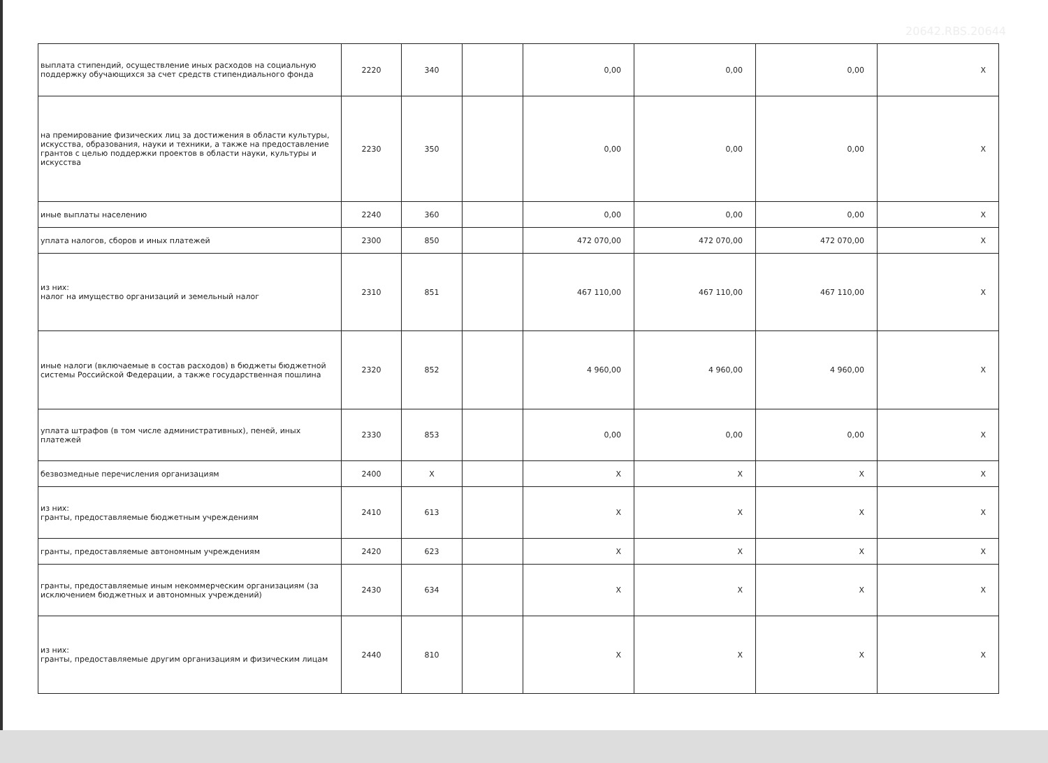20642.RBS.20644
| выплата стипендий, осуществление иных расходов на социальную поддержку обучающихся за счет средств стипендиального фонда | 2220 | 340 | | 0,00 | 0,00 | 0,00 | X |
| на премирование физических лиц за достижения в области культуры, искусства, образования, науки и техники, а также на предоставление грантов с целью поддержки проектов в области науки, культуры и искусства | 2230 | 350 | | 0,00 | 0,00 | 0,00 | X |
| иные выплаты населению | 2240 | 360 | | 0,00 | 0,00 | 0,00 | X |
| уплата налогов, сборов и иных платежей | 2300 | 850 | | 472 070,00 | 472 070,00 | 472 070,00 | X |
| из них: налог на имущество организаций и земельный налог | 2310 | 851 | | 467 110,00 | 467 110,00 | 467 110,00 | X |
| иные налоги (включаемые в состав расходов) в бюджеты бюджетной системы Российской Федерации, а также государственная пошлина | 2320 | 852 | | 4 960,00 | 4 960,00 | 4 960,00 | X |
| уплата штрафов (в том числе административных), пеней, иных платежей | 2330 | 853 | | 0,00 | 0,00 | 0,00 | X |
| безвозмедные перечисления организациям | 2400 | X | | X | X | X | X |
| из них: гранты, предоставляемые бюджетным учреждениям | 2410 | 613 | | X | X | X | X |
| гранты, предоставляемые автономным учреждениям | 2420 | 623 | | X | X | X | X |
| гранты, предоставляемые иным некоммерческим организациям (за исключением бюджетных и автономных учреждений) | 2430 | 634 | | X | X | X | X |
| из них: гранты, предоставляемые другим организациям и физическим лицам | 2440 | 810 | | X | X | X | X |